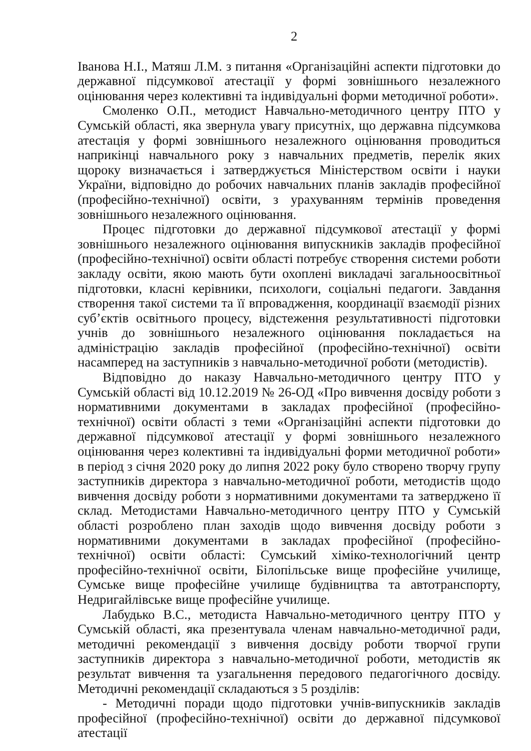2
Іванова Н.І., Матяш Л.М. з питання «Організаційні аспекти підготовки до державної підсумкової атестації у формі зовнішнього незалежного оцінювання через колективні та індивідуальні форми методичної роботи».
Смоленко О.П., методист Навчально-методичного центру ПТО у Сумській області, яка звернула увагу присутніх, що державна підсумкова атестація у формі зовнішнього незалежного оцінювання проводиться наприкінці навчального року з навчальних предметів, перелік яких щороку визначається і затверджується Міністерством освіти і науки України, відповідно до робочих навчальних планів закладів професійної (професійно-технічної) освіти, з урахуванням термінів проведення зовнішнього незалежного оцінювання.
Процес підготовки до державної підсумкової атестації у формі зовнішнього незалежного оцінювання випускників закладів професійної (професійно-технічної) освіти області потребує створення системи роботи закладу освіти, якою мають бути охоплені викладачі загальноосвітньої підготовки, класні керівники, психологи, соціальні педагоги. Завдання створення такої системи та її впровадження, координації взаємодії різних суб’єктів освітнього процесу, відстеження результативності підготовки учнів до зовнішнього незалежного оцінювання покладається на адміністрацію закладів професійної (професійно-технічної) освіти насамперед на заступників з навчально-методичної роботи (методистів).
Відповідно до наказу Навчально-методичного центру ПТО у Сумській області від 10.12.2019 № 26-ОД «Про вивчення досвіду роботи з нормативними документами в закладах професійної (професійно-технічної) освіти області з теми «Організаційні аспекти підготовки до державної підсумкової атестації у формі зовнішнього незалежного оцінювання через колективні та індивідуальні форми методичної роботи» в період з січня 2020 року до липня 2022 року було створено творчу групу заступників директора з навчально-методичної роботи, методистів щодо вивчення досвіду роботи з нормативними документами та затверджено її склад. Методистами Навчально-методичного центру ПТО у Сумській області розроблено план заходів щодо вивчення досвіду роботи з нормативними документами в закладах професійної (професійно-технічної) освіти області: Сумський хіміко-технологічний центр професійно-технічної освіти, Білопільське вище професійне училище, Сумське вище професійне училище будівництва та автотранспорту, Недригайлівське вище професійне училище.
Лабудько В.С., методиста Навчально-методичного центру ПТО у Сумській області, яка презентувала членам навчально-методичної ради, методичні рекомендації з вивчення досвіду роботи творчої групи заступників директора з навчально-методичної роботи, методистів як результат вивчення та узагальнення передового педагогічного досвіду. Методичні рекомендації складаються з 5 розділів:
- Методичні поради щодо підготовки учнів-випускників закладів професійної (професійно-технічної) освіти до державної підсумкової атестації